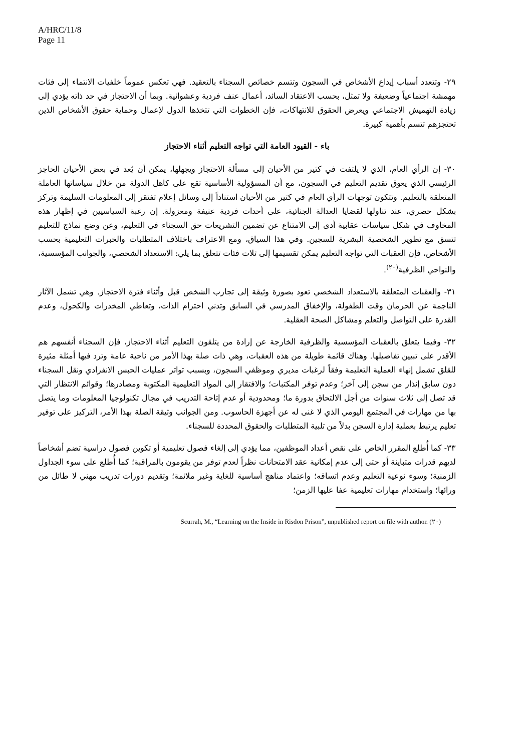A/HRC/11/8
Page 11
٢٩- وتتعدد أسباب إيداع الأشخاص في السجون وتتسم خصائص السجناء بالتعقيد. فهي تعكس عموماً خلفيات الانتماء إلى فئات مهمشة اجتماعياً وضعيفة ولا تمثل، بحسب الاعتقاد السائد، أعمال عنف فردية وعشوائية. وبما أن الاحتجاز في حد ذاته يؤدي إلى زيادة التهميش الاجتماعي ويعرض الحقوق للانتهاكات، فإن الخطوات التي تتخذها الدول لإعمال وحماية حقوق الأشخاص الذين تحتجزهم تتسم بأهمية كبيرة.
باء - القيود العامة التي تواجه التعليم أثناء الاحتجاز
٣٠- إن الرأي العام، الذي لا يلتفت في كثير من الأحيان إلى مسألة الاحتجاز ويجهلها، يمكن أن يُعد في بعض الأحيان الحاجز الرئيسي الذي يعوق تقديم التعليم في السجون، مع أن المسؤولية الأساسية تقع على كاهل الدولة من خلال سياساتها العاملة المتعلقة بالتعليم. وتتكون توجهات الرأي العام في كثير من الأحيان استناداً إلى وسائل إعلام تفتقر إلى المعلومات السليمة وتركز بشكل حصري، عند تناولها لقضايا العدالة الجنائية، على أحداث فردية عنيفة ومعزولة. إن رغبة السياسيين في إظهار هذه المخاوف في شكل سياسات عقابية أدى إلى الامتناع عن تضمين التشريعات حق السجناء في التعليم، وعن وضع نماذج للتعليم تتسق مع تطوير الشخصية البشرية للسجين. وفي هذا السياق، ومع الاعتراف باختلاف المتطلبات والخبرات التعليمية بحسب الأشخاص، فإن العقبات التي تواجه التعليم يمكن تقسيمها إلى ثلاث فئات تتعلق بما يلي: الاستعداد الشخصي، والجوانب المؤسسية، والنواحي الظرفية<sup>(٢٠)</sup>.
٣١- والعقبات المتعلقة بالاستعداد الشخصي تعود بصورة وثيقة إلى تجارب الشخص قبل وأثناء فترة الاحتجاز. وهي تشمل الآثار الناجمة عن الحرمان وقت الطفولة، والإخفاق المدرسي في السابق وتدني احترام الذات، وتعاطي المخدرات والكحول، وعدم القدرة على التواصل والتعلم ومشاكل الصحة العقلية.
٣٢- وفيما يتعلق بالعقبات المؤسسية والظرفية الخارجة عن إرادة من يتلقون التعليم أثناء الاحتجاز، فإن السجناء أنفسهم هم الأقدر على تبيين تفاصيلها. وهناك قائمة طويلة من هذه العقبات، وهي ذات صلة بهذا الأمر من ناحية عامة وترد فيها أمثلة مثيرة للقلق تشمل إنهاء العملية التعليمة وفقاً لرغبات مديري وموظفي السجون، وبسبب تواتر عمليات الحبس الانفرادي ونقل السجناء دون سابق إنذار من سجن إلى آخر؛ وعدم توفر المكتبات؛ والافتقار إلى المواد التعليمية المكتوبة ومصادرها؛ وقوائم الانتظار التي قد تصل إلى ثلاث سنوات من أجل الالتحاق بدورة ما؛ ومحدودية أو عدم إتاحة التدريب في مجال تكنولوجيا المعلومات وما يتصل بها من مهارات في المجتمع اليومي الذي لا غنى له عن أجهزة الحاسوب. ومن الجوانب وثيقة الصلة بهذا الأمر، التركيز على توفير تعليم يرتبط بعملية إدارة السجن بدلاً من تلبية المتطلبات والحقوق المحددة للسجناء.
٣٣- كما أُطلع المقرر الخاص على نقص أعداد الموظفين، مما يؤدي إلى إلغاء فصول تعليمية أو تكوين فصول دراسية تضم أشخاصاً لديهم قدرات متباينة أو حتى إلى عدم إمكانية عقد الامتحانات نظراً لعدم توفر من يقومون بالمراقبة؛ كما أُطلع على سوء الجداول الزمنية؛ وسوء نوعية التعليم وعدم اتساقه؛ واعتماد مناهج أساسية للغاية وغير ملائمة؛ وتقديم دورات تدريب مهني لا طائل من ورائها؛ واستخدام مهارات تعليمية عفا عليها الزمن؛
(٢٠) Scurrah, M., “Learning on the Inside in Risdon Prison”, unpublished report on file with author.